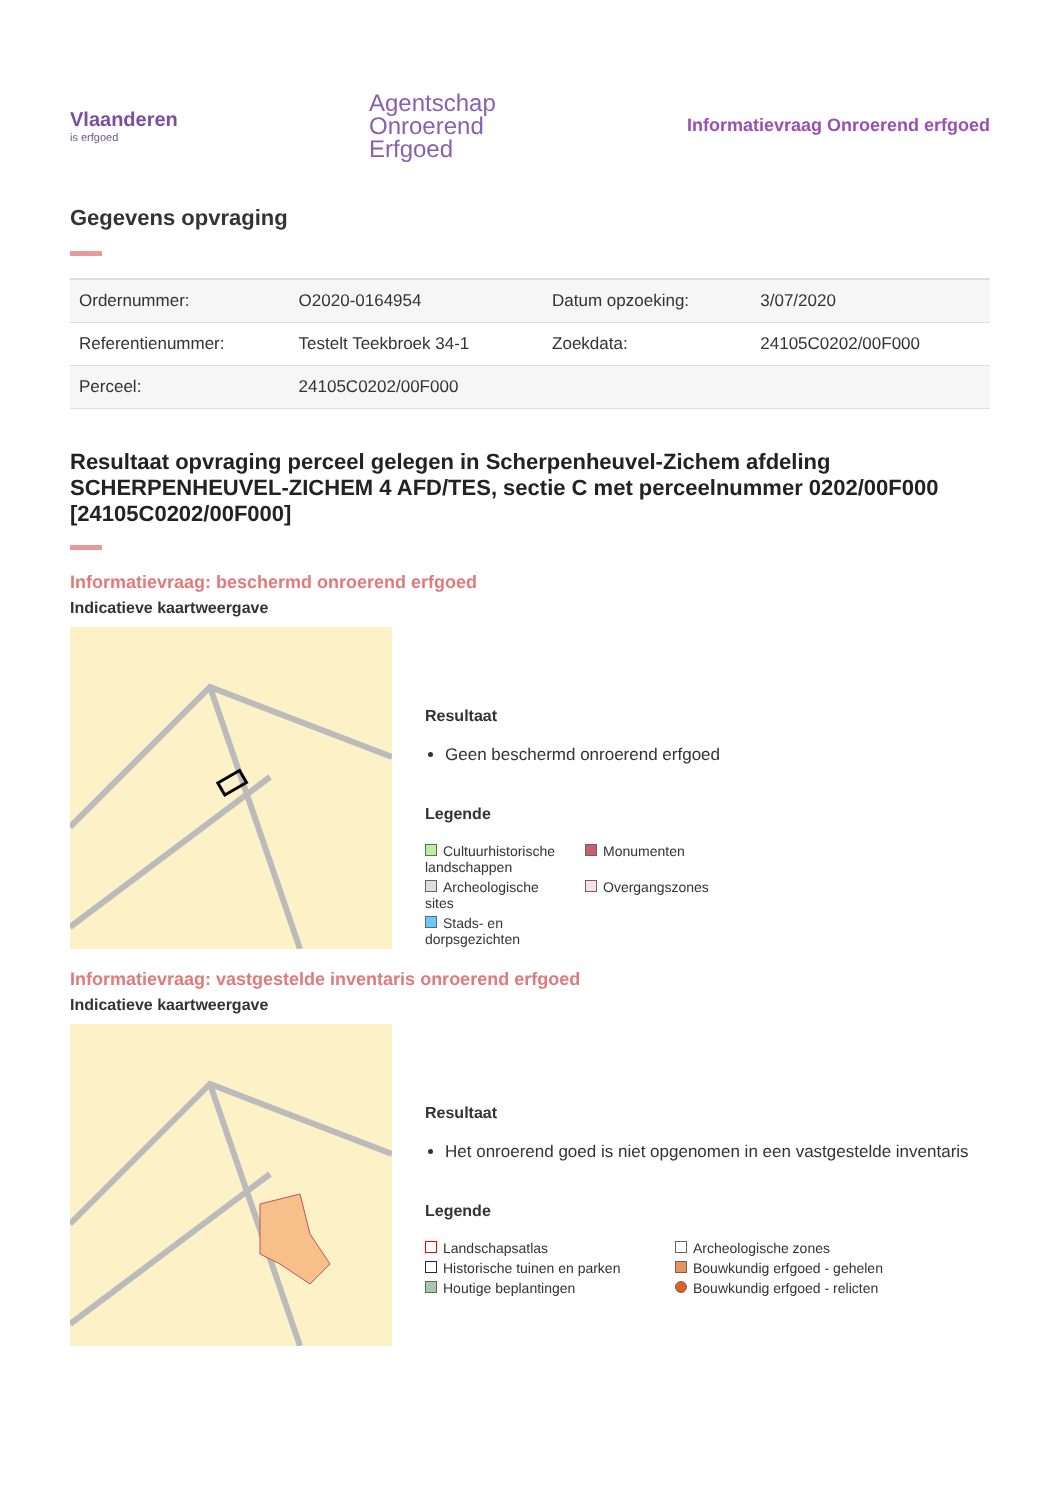Vlaanderen
is erfgoed
Agentschap
Onroerend
Erfgoed
Informatievraag Onroerend erfgoed
Gegevens opvraging
| Ordernummer: | O2020-0164954 | Datum opzoeking: | 3/07/2020 |
| Referentienummer: | Testelt Teekbroek 34-1 | Zoekdata: | 24105C0202/00F000 |
| Perceel: | 24105C0202/00F000 | | |
Resultaat opvraging perceel gelegen in Scherpenheuvel-Zichem afdeling SCHERPENHEUVEL-ZICHEM 4 AFD/TES, sectie C met perceelnummer 0202/00F000 [24105C0202/00F000]
Informatievraag: beschermd onroerend erfgoed
Indicatieve kaartweergave
Resultaat
Geen beschermd onroerend erfgoed
Legende
Cultuurhistorische landschappen
Monumenten
Archeologische sites
Overgangszones
Stads- en dorpsgezichten
Informatievraag: vastgestelde inventaris onroerend erfgoed
Indicatieve kaartweergave
Resultaat
Het onroerend goed is niet opgenomen in een vastgestelde inventaris
Legende
Landschapsatlas
Archeologische zones
Historische tuinen en parken
Bouwkundig erfgoed - gehelen
Houtige beplantingen
Bouwkundig erfgoed - relicten